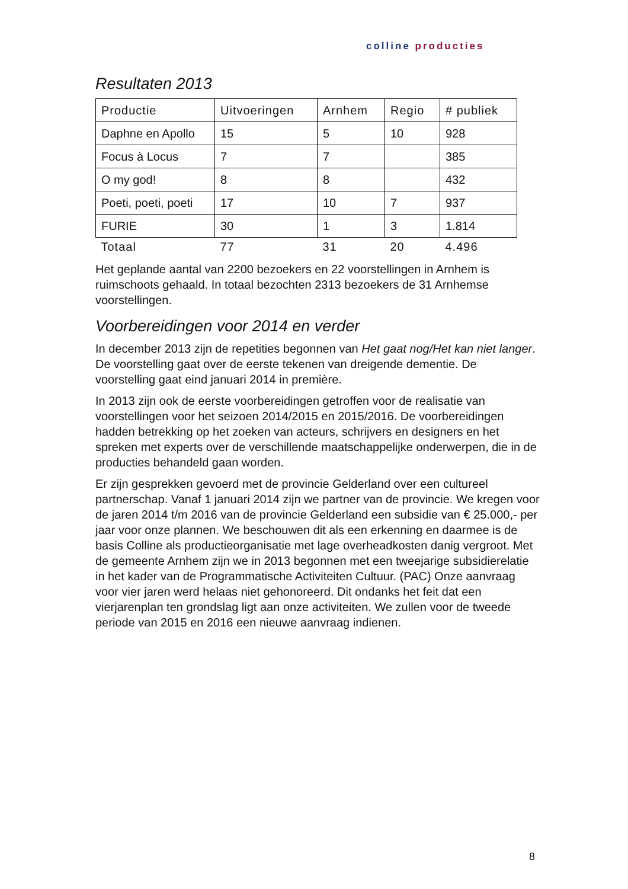colline producties
Resultaten 2013
| Productie | Uitvoeringen | Arnhem | Regio | # publiek |
| --- | --- | --- | --- | --- |
| Daphne en Apollo | 15 | 5 | 10 | 928 |
| Focus à Locus | 7 | 7 | | 385 |
| O my god! | 8 | 8 | | 432 |
| Poeti, poeti, poeti | 17 | 10 | 7 | 937 |
| FURIE | 30 | 1 | 3 | 1.814 |
| Totaal | 77 | 31 | 20 | 4.496 |
Het geplande aantal van 2200 bezoekers en 22 voorstellingen in Arnhem is ruimschoots gehaald. In totaal bezochten 2313 bezoekers de 31 Arnhemse voorstellingen.
Voorbereidingen voor 2014 en verder
In december 2013 zijn de repetities begonnen van Het gaat nog/Het kan niet langer. De voorstelling gaat over de eerste tekenen van dreigende dementie. De voorstelling gaat eind januari 2014 in première.
In 2013 zijn ook de eerste voorbereidingen getroffen voor de realisatie van voorstellingen voor het seizoen 2014/2015 en 2015/2016. De voorbereidingen hadden betrekking op het zoeken van acteurs, schrijvers en designers en het spreken met experts over de verschillende maatschappelijke onderwerpen, die in de producties behandeld gaan worden.
Er zijn gesprekken gevoerd met de provincie Gelderland over een cultureel partnerschap. Vanaf 1 januari 2014 zijn we partner van de provincie. We kregen voor de jaren 2014 t/m 2016 van de provincie Gelderland een subsidie van € 25.000,- per jaar voor onze plannen. We beschouwen dit als een erkenning en daarmee is de basis Colline als productieorganisatie met lage overheadkosten danig vergroot. Met de gemeente Arnhem zijn we in 2013 begonnen met een tweejarige subsidierelatie in het kader van de Programmatische Activiteiten Cultuur. (PAC) Onze aanvraag voor vier jaren werd helaas niet gehonoreerd. Dit ondanks het feit dat een vierjarenplan ten grondslag ligt aan onze activiteiten. We zullen voor de tweede periode van 2015 en 2016 een nieuwe aanvraag indienen.
8